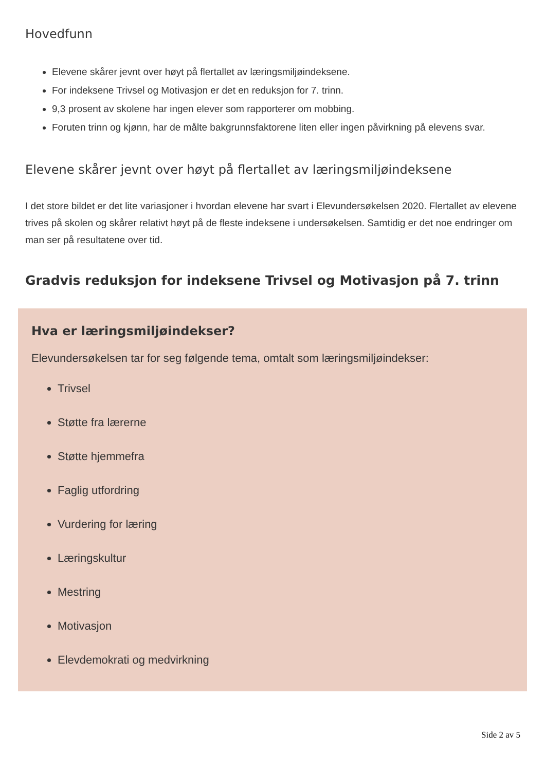Hovedfunn
Elevene skårer jevnt over høyt på flertallet av læringsmiljøindeksene.
For indeksene Trivsel og Motivasjon er det en reduksjon for 7. trinn.
9,3 prosent av skolene har ingen elever som rapporterer om mobbing.
Foruten trinn og kjønn, har de målte bakgrunnsfaktorene liten eller ingen påvirkning på elevens svar.
Elevene skårer jevnt over høyt på flertallet av læringsmiljøindeksene
I det store bildet er det lite variasjoner i hvordan elevene har svart i Elevundersøkelsen 2020. Flertallet av elevene trives på skolen og skårer relativt høyt på de fleste indeksene i undersøkelsen. Samtidig er det noe endringer om man ser på resultatene over tid.
Gradvis reduksjon for indeksene Trivsel og Motivasjon på 7. trinn
Hva er læringsmiljøindekser?
Elevundersøkelsen tar for seg følgende tema, omtalt som læringsmiljøindekser:
Trivsel
Støtte fra lærerne
Støtte hjemmefra
Faglig utfordring
Vurdering for læring
Læringskultur
Mestring
Motivasjon
Elevdemokrati og medvirkning
Side 2 av 5